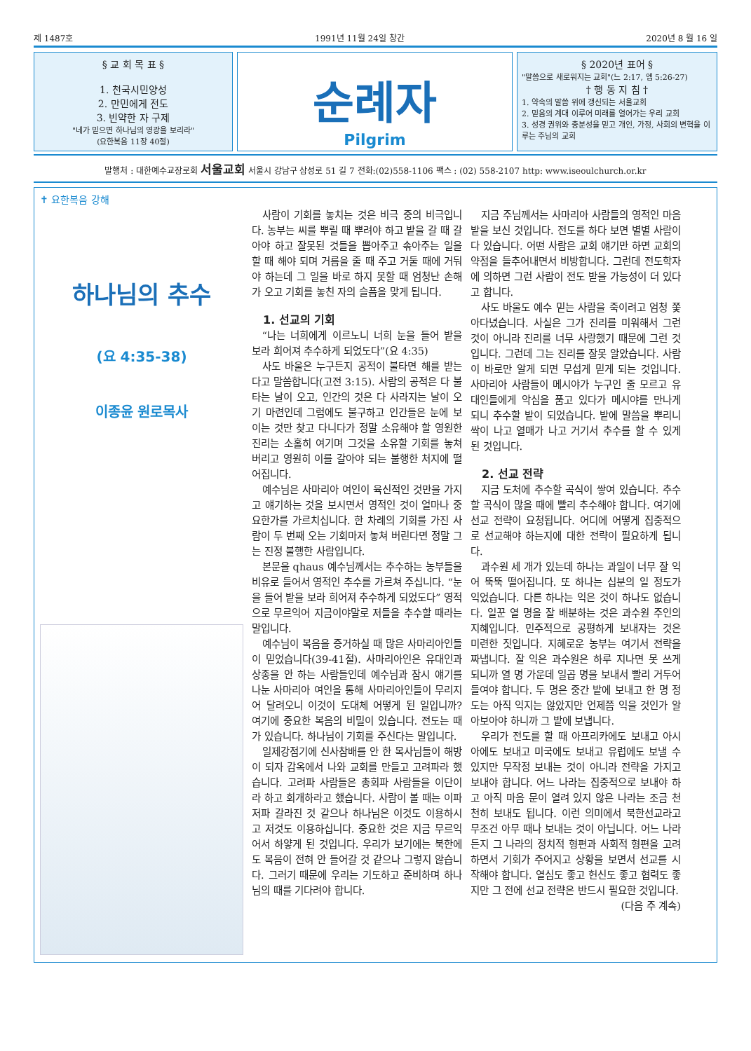제 1487호 1991년 11월 24일 창간 2020년 8 월 16 일
§ 교 회 목 표 §
1. 천국시민양성
2. 만민에게 전도
3. 빈약한 자 구제
"네가 믿으면 하나님의 영광을 보리라"
(요한복음 11장 40절)
순례자
Pilgrim
§ 2020년 표어 §
"말씀으로 새로워지는 교회"(느 2:17, 엡 5:26-27)
† 행 동 지 침 †
1. 약속의 말씀 위에 갱신되는 서울교회
2. 믿음의 계대 이루어 미래를 열어가는 우리 교회
3. 성경 권위와 충분성을 믿고 개인, 가정, 사회의 변혁을 이루는 주님의 교회
발행처 : 대한예수교장로회 서울교회 서울시 강남구 삼성로 51 길 7 전화:(02)558-1106 팩스 : (02) 558-2107 http: www.iseoulchurch.or.kr
✝ 요한복음 강해
하나님의 추수
(요 4:35-38)
이종윤 원로목사
사람이 기회를 놓치는 것은 비극 중의 비극입니다. 농부는 씨를 뿌릴 때 뿌려야 하고 밭을 갈 때 갈아야 하고 잘못된 것들을 뽑아주고 솎아주는 일을 할 때 해야 되며 거름을 줄 때 주고 거둘 때에 거둬야 하는데 그 일을 바로 하지 못할 때 엄청난 손해가 오고 기회를 놓친 자의 슬픔을 맞게 됩니다.
1. 선교의 기회
“나는 너희에게 이르노니 너희 눈을 들어 밭을 보라 희어져 추수하게 되었도다”(요 4:35)
사도 바울은 누구든지 공적이 불타면 해를 받는다고 말씀합니다(고전 3:15). 사람의 공적은 다 불타는 날이 오고, 인간의 것은 다 사라지는 날이 오기 마련인데 그럼에도 불구하고 인간들은 눈에 보이는 것만 찾고 다니다가 정말 소유해야 할 영원한 진리는 소홀히 여기며 그것을 소유할 기회를 놓쳐 버리고 영원히 이를 갈아야 되는 불행한 처지에 떨어집니다.
예수님은 사마리아 여인이 육신적인 것만을 가지고 얘기하는 것을 보시면서 영적인 것이 얼마나 중요한가를 가르치십니다. 한 차례의 기회를 가진 사람이 두 번째 오는 기회마저 놓쳐 버린다면 정말 그는 진정 불행한 사람입니다.
본문을 qhaus 예수님께서는 추수하는 농부들을 비유로 들어서 영적인 추수를 가르쳐 주십니다. “눈을 들어 밭을 보라 희어져 추수하게 되었도다” 영적으로 무르익어 지금이야말로 저들을 추수할 때라는 말입니다.
예수님이 복음을 증거하실 때 많은 사마리아인들이 믿었습니다(39-41절). 사마리아인은 유대인과 상종을 안 하는 사람들인데 예수님과 잠시 얘기를 나눈 사마리아 여인을 통해 사마리아인들이 무리지어 달려오니 이것이 도대체 어떻게 된 일입니까? 여기에 중요한 복음의 비밀이 있습니다. 전도는 때가 있습니다. 하나님이 기회를 주신다는 말입니다.
일제강점기에 신사참배를 안 한 목사님들이 해방이 되자 감옥에서 나와 교회를 만들고 고려파라 했습니다. 고려파 사람들은 총회파 사람들을 이단이라 하고 회개하라고 했습니다. 사람이 볼 때는 이파 저파 갈라진 것 같으나 하나님은 이것도 이용하시고 저것도 이용하십니다. 중요한 것은 지금 무르익어서 하얗게 된 것입니다. 우리가 보기에는 북한에도 복음이 전혀 안 들어갈 것 같으나 그렇지 않습니다. 그러기 때문에 우리는 기도하고 준비하며 하나님의 때를 기다려야 합니다.
지금 주님께서는 사마리아 사람들의 영적인 마음 밭을 보신 것입니다. 전도를 하다 보면 별별 사람이 다 있습니다. 어떤 사람은 교회 얘기만 하면 교회의 약점을 들추어내면서 비방합니다. 그런데 전도학자에 의하면 그런 사람이 전도 받을 가능성이 더 있다고 합니다.
사도 바울도 예수 믿는 사람을 죽이려고 엄청 쫓아다녔습니다. 사실은 그가 진리를 미워해서 그런 것이 아니라 진리를 너무 사랑했기 때문에 그런 것입니다. 그런데 그는 진리를 잘못 알았습니다. 사람이 바로만 알게 되면 무섭게 믿게 되는 것입니다. 사마리아 사람들이 메시야가 누구인 줄 모르고 유대인들에게 악심을 품고 있다가 메시야를 만나게 되니 추수할 밭이 되었습니다. 밭에 말씀을 뿌리니 싹이 나고 열매가 나고 거기서 추수를 할 수 있게 된 것입니다.
2. 선교 전략
지금 도처에 추수할 곡식이 쌓여 있습니다. 추수할 곡식이 많을 때에 빨리 추수해야 합니다. 여기에 선교 전략이 요청됩니다. 어디에 어떻게 집중적으로 선교해야 하는지에 대한 전략이 필요하게 됩니다.
과수원 세 개가 있는데 하나는 과일이 너무 잘 익어 뚝뚝 떨어집니다. 또 하나는 십분의 일 정도가 익었습니다. 다른 하나는 익은 것이 하나도 없습니다. 일꾼 열 명을 잘 배분하는 것은 과수원 주인의 지혜입니다. 민주적으로 공평하게 보내자는 것은 미련한 짓입니다. 지혜로운 농부는 여기서 전략을 짜냅니다. 잘 익은 과수원은 하루 지나면 못 쓰게 되니까 열 명 가운데 일곱 명을 보내서 빨리 거두어 들여야 합니다. 두 명은 중간 밭에 보내고 한 명 정도는 아직 익지는 않았지만 언제쯤 익을 것인가 알아보아야 하니까 그 밭에 보냅니다.
우리가 전도를 할 때 아프리카에도 보내고 아시아에도 보내고 미국에도 보내고 유럽에도 보낼 수 있지만 무작정 보내는 것이 아니라 전략을 가지고 보내야 합니다. 어느 나라는 집중적으로 보내야 하고 아직 마음 문이 열려 있지 않은 나라는 조금 천천히 보내도 됩니다. 이런 의미에서 북한선교라고 무조건 아무 때나 보내는 것이 아닙니다. 어느 나라든지 그 나라의 정치적 형편과 사회적 형편을 고려하면서 기회가 주어지고 상황을 보면서 선교를 시작해야 합니다. 열심도 좋고 헌신도 좋고 협력도 좋지만 그 전에 선교 전략은 반드시 필요한 것입니다.
(다음 주 계속)